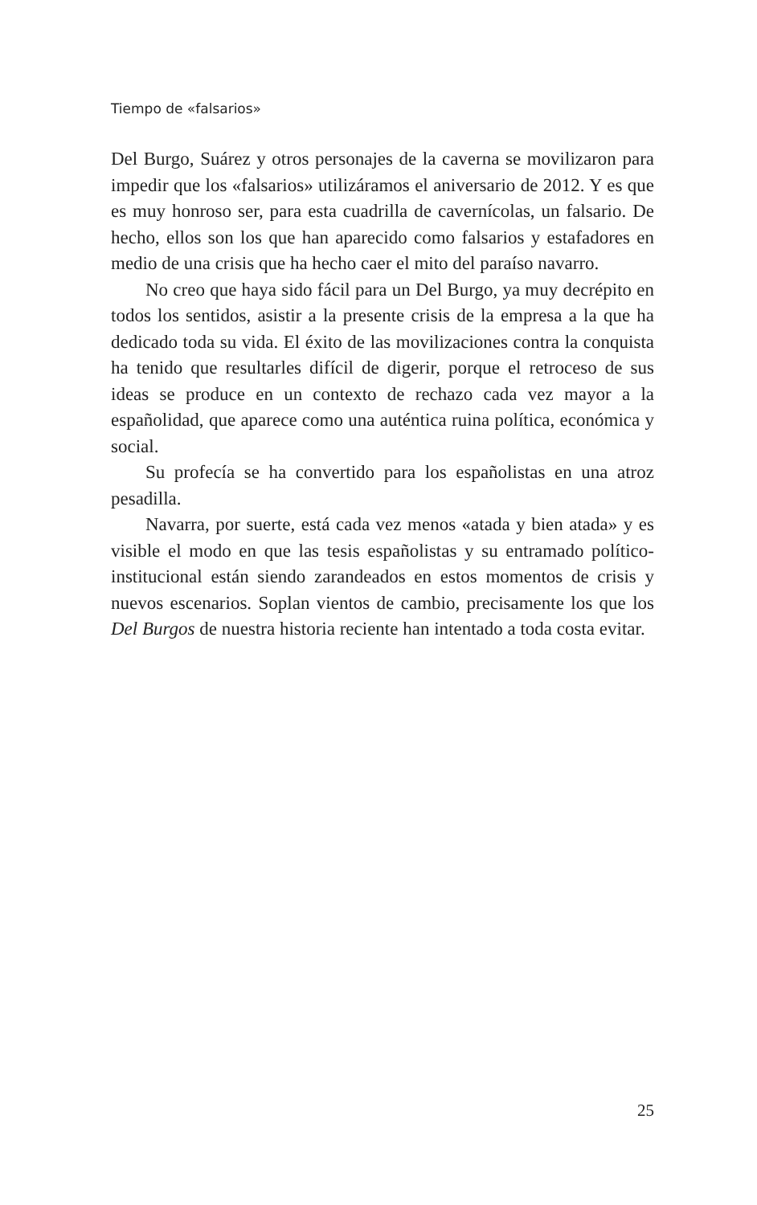Tiempo de «falsarios»
Del Burgo, Suárez y otros personajes de la caverna se movilizaron para impedir que los «falsarios» utilizáramos el aniversario de 2012. Y es que es muy honroso ser, para esta cuadrilla de cavernícolas, un falsario. De hecho, ellos son los que han aparecido como falsarios y estafadores en medio de una crisis que ha hecho caer el mito del paraíso navarro.
No creo que haya sido fácil para un Del Burgo, ya muy decrépito en todos los sentidos, asistir a la presente crisis de la empresa a la que ha dedicado toda su vida. El éxito de las movilizaciones contra la conquista ha tenido que resultarles difícil de digerir, porque el retroceso de sus ideas se produce en un contexto de rechazo cada vez mayor a la españolidad, que aparece como una auténtica ruina política, económica y social.
Su profecía se ha convertido para los españolistas en una atroz pesadilla.
Navarra, por suerte, está cada vez menos «atada y bien atada» y es visible el modo en que las tesis españolistas y su entramado político-institucional están siendo zarandeados en estos momentos de crisis y nuevos escenarios. Soplan vientos de cambio, precisamente los que los Del Burgos de nuestra historia reciente han intentado a toda costa evitar.
25